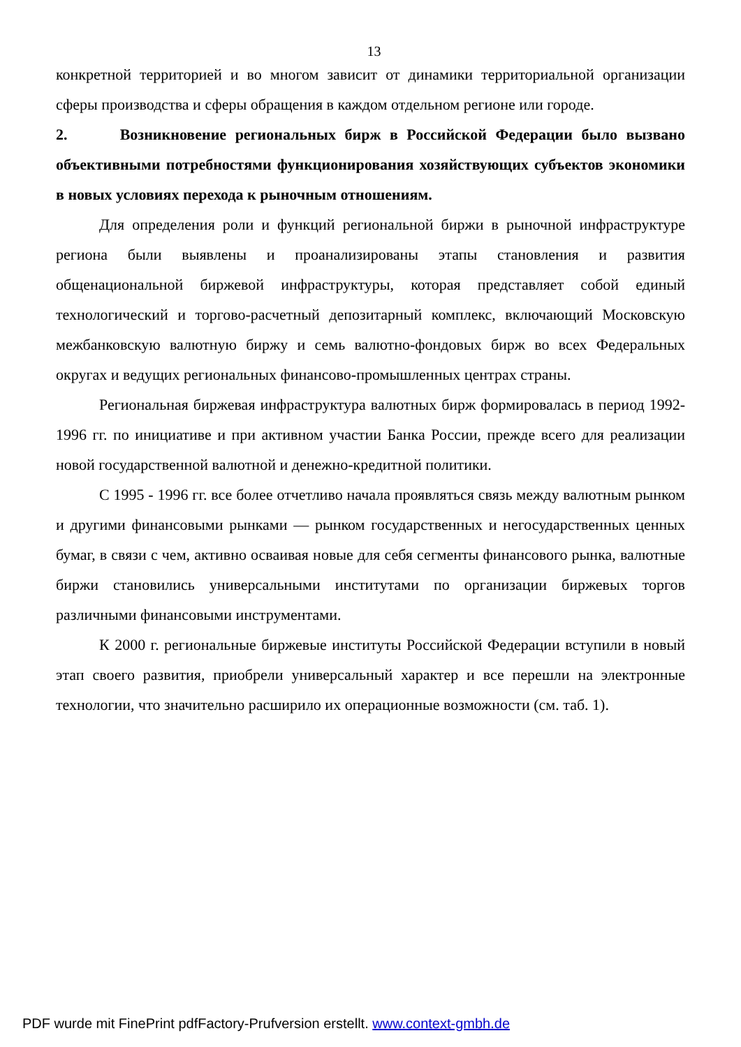13
конкретной территорией и во многом зависит от динамики территориальной организации сферы производства и сферы обращения в каждом отдельном регионе или городе.
2. Возникновение региональных бирж в Российской Федерации было вызвано объективными потребностями функционирования хозяйствующих субъектов экономики в новых условиях перехода к рыночным отношениям.
Для определения роли и функций региональной биржи в рыночной инфраструктуре региона были выявлены и проанализированы этапы становления и развития общенациональной биржевой инфраструктуры, которая представляет собой единый технологический и торгово-расчетный депозитарный комплекс, включающий Московскую межбанковскую валютную биржу и семь валютно-фондовых бирж во всех Федеральных округах и ведущих региональных финансово-промышленных центрах страны.
Региональная биржевая инфраструктура валютных бирж формировалась в период 1992-1996 гг. по инициативе и при активном участии Банка России, прежде всего для реализации новой государственной валютной и денежно-кредитной политики.
С 1995 - 1996 гг. все более отчетливо начала проявляться связь между валютным рынком и другими финансовыми рынками — рынком государственных и негосударственных ценных бумаг, в связи с чем, активно осваивая новые для себя сегменты финансового рынка, валютные биржи становились универсальными институтами по организации биржевых торгов различными финансовыми инструментами.
К 2000 г. региональные биржевые институты Российской Федерации вступили в новый этап своего развития, приобрели универсальный характер и все перешли на электронные технологии, что значительно расширило их операционные возможности (см. таб. 1).
PDF wurde mit FinePrint pdfFactory-Prufversion erstellt. www.context-gmbh.de